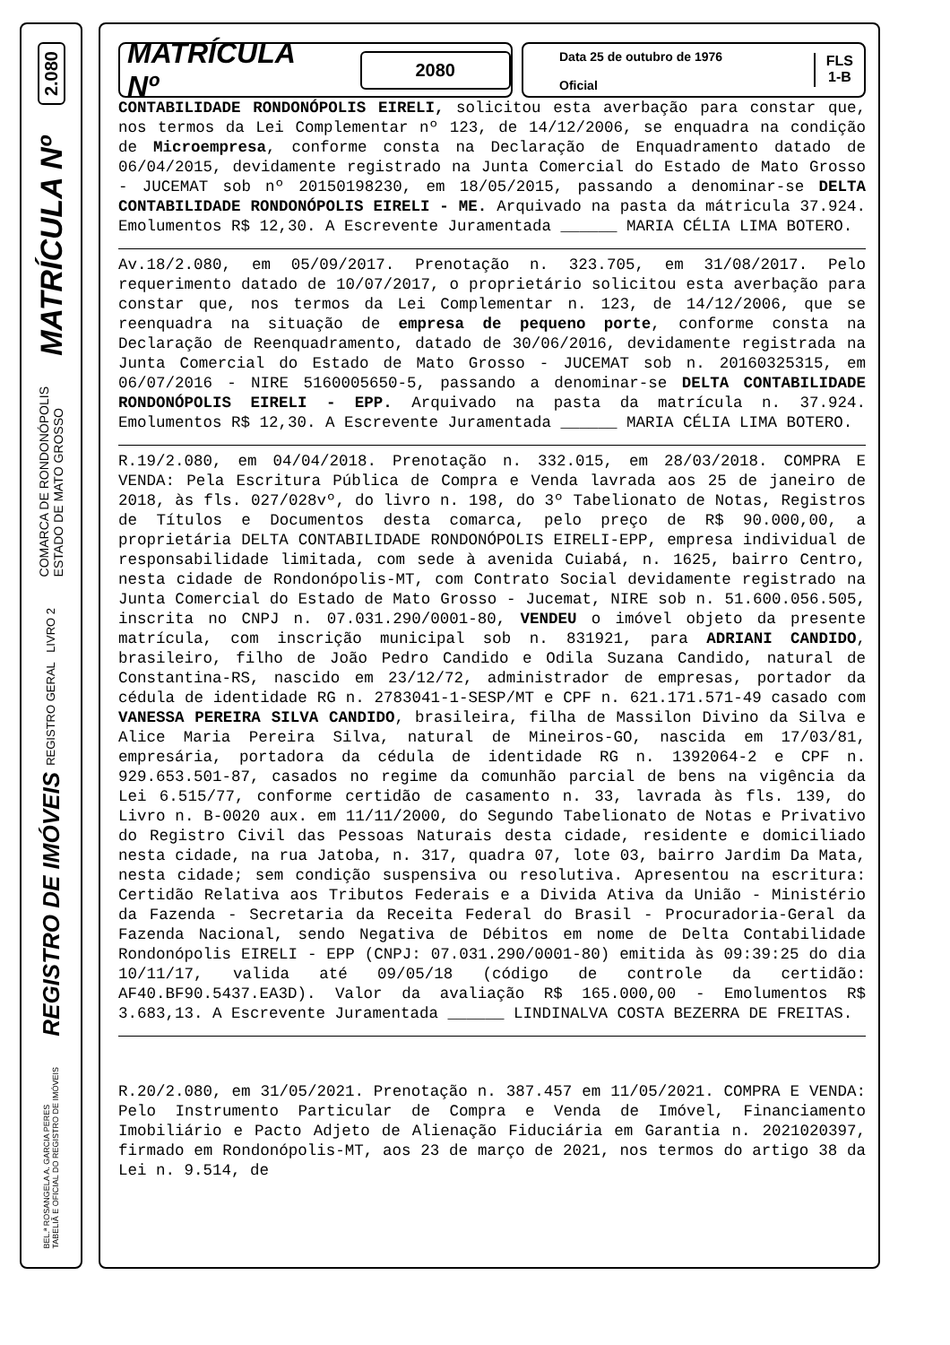2.080
MATRÍCULA Nº
COMARCA DE RONDONÓPOLIS
ESTADO DE MATO GROSSO
REGISTRO DE IMÓVEIS REGISTRO GERAL LIVRO 2
BEL.ª ROSANGELA A. GARCIA PERES
TABELIÃ E OFICIAL DO REGISTRO DE IMÓVEIS
MATRÍCULA Nº 2080
Data 25 de outubro de 1976
Oficial
FLS
1-B
CONTABILIDADE RONDONÓPOLIS EIRELI, solicitou esta averbação para constar que, nos termos da Lei Complementar nº 123, de 14/12/2006, se enquadra na condição de Microempresa, conforme consta na Declaração de Enquadramento datado de 06/04/2015, devidamente registrado na Junta Comercial do Estado de Mato Grosso - JUCEMAT sob nº 20150198230, em 18/05/2015, passando a denominar-se DELTA CONTABILIDADE RONDONÓPOLIS EIRELI - ME. Arquivado na pasta da mátricula 37.924. Emolumentos R$ 12,30. A Escrevente Juramentada ______ MARIA CÉLIA LIMA BOTERO.
Av.18/2.080, em 05/09/2017. Prenotação n. 323.705, em 31/08/2017. Pelo requerimento datado de 10/07/2017, o proprietário solicitou esta averbação para constar que, nos termos da Lei Complementar n. 123, de 14/12/2006, que se reenquadra na situação de empresa de pequeno porte, conforme consta na Declaração de Reenquadramento, datado de 30/06/2016, devidamente registrada na Junta Comercial do Estado de Mato Grosso - JUCEMAT sob n. 20160325315, em 06/07/2016 - NIRE 5160005650-5, passando a denominar-se DELTA CONTABILIDADE RONDONÓPOLIS EIRELI - EPP. Arquivado na pasta da matrícula n. 37.924. Emolumentos R$ 12,30. A Escrevente Juramentada ______ MARIA CÉLIA LIMA BOTERO.
R.19/2.080, em 04/04/2018. Prenotação n. 332.015, em 28/03/2018. COMPRA E VENDA: Pela Escritura Pública de Compra e Venda lavrada aos 25 de janeiro de 2018, às fls. 027/028vº, do livro n. 198, do 3º Tabelionato de Notas, Registros de Títulos e Documentos desta comarca, pelo preço de R$ 90.000,00, a proprietária DELTA CONTABILIDADE RONDONÓPOLIS EIRELI-EPP, empresa individual de responsabilidade limitada, com sede à avenida Cuiabá, n. 1625, bairro Centro, nesta cidade de Rondonópolis-MT, com Contrato Social devidamente registrado na Junta Comercial do Estado de Mato Grosso - Jucemat, NIRE sob n. 51.600.056.505, inscrita no CNPJ n. 07.031.290/0001-80, VENDEU o imóvel objeto da presente matrícula, com inscrição municipal sob n. 831921, para ADRIANI CANDIDO, brasileiro, filho de João Pedro Candido e Odila Suzana Candido, natural de Constantina-RS, nascido em 23/12/72, administrador de empresas, portador da cédula de identidade RG n. 2783041-1-SESP/MT e CPF n. 621.171.571-49 casado com VANESSA PEREIRA SILVA CANDIDO, brasileira, filha de Massilon Divino da Silva e Alice Maria Pereira Silva, natural de Mineiros-GO, nascida em 17/03/81, empresária, portadora da cédula de identidade RG n. 1392064-2 e CPF n. 929.653.501-87, casados no regime da comunhão parcial de bens na vigência da Lei 6.515/77, conforme certidão de casamento n. 33, lavrada às fls. 139, do Livro n. B-0020 aux. em 11/11/2000, do Segundo Tabelionato de Notas e Privativo do Registro Civil das Pessoas Naturais desta cidade, residente e domiciliado nesta cidade, na rua Jatoba, n. 317, quadra 07, lote 03, bairro Jardim Da Mata, nesta cidade; sem condição suspensiva ou resolutiva. Apresentou na escritura: Certidão Relativa aos Tributos Federais e a Divida Ativa da União - Ministério da Fazenda - Secretaria da Receita Federal do Brasil - Procuradoria-Geral da Fazenda Nacional, sendo Negativa de Débitos em nome de Delta Contabilidade Rondonópolis EIRELI - EPP (CNPJ: 07.031.290/0001-80) emitida às 09:39:25 do dia 10/11/17, valida até 09/05/18 (código de controle da certidão: AF40.BF90.5437.EA3D). Valor da avaliação R$ 165.000,00 - Emolumentos R$ 3.683,13. A Escrevente Juramentada ______ LINDINALVA COSTA BEZERRA DE FREITAS.
R.20/2.080, em 31/05/2021. Prenotação n. 387.457 em 11/05/2021. COMPRA E VENDA: Pelo Instrumento Particular de Compra e Venda de Imóvel, Financiamento Imobiliário e Pacto Adjeto de Alienação Fiduciária em Garantia n. 2021020397, firmado em Rondonópolis-MT, aos 23 de março de 2021, nos termos do artigo 38 da Lei n. 9.514, de